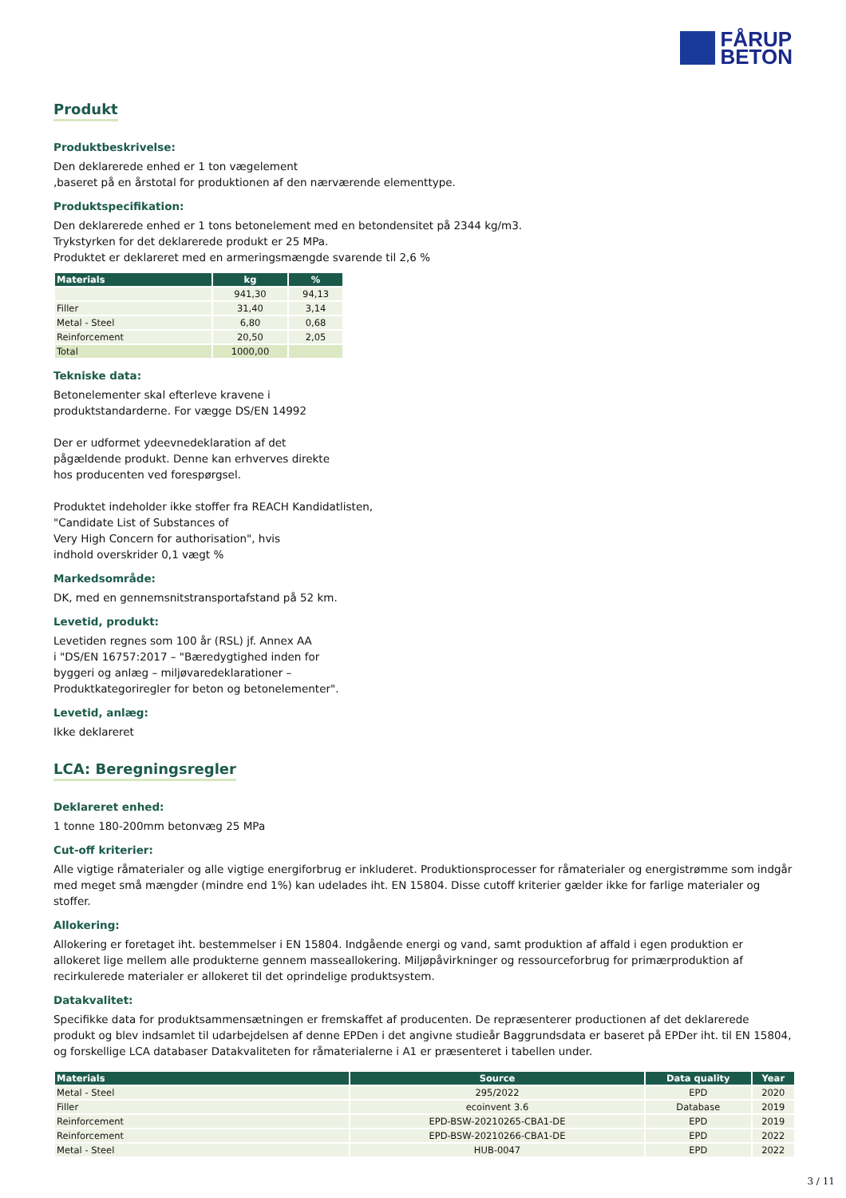FÅRUP
BETON
Produkt
Produktbeskrivelse:
Den deklarerede enhed er 1 ton vægelement
,baseret på en årstotal for produktionen af den nærværende elementtype.
Produktspecifikation:
Den deklarerede enhed er 1 tons betonelement med en betondensitet på 2344 kg/m3.
Trykstyrken for det deklarerede produkt er 25 MPa.
Produktet er deklareret med en armeringsmængde svarende til 2,6 %
| Materials | kg | % |
| --- | --- | --- |
| | 941,30 | 94,13 |
| Filler | 31,40 | 3,14 |
| Metal - Steel | 6,80 | 0,68 |
| Reinforcement | 20,50 | 2,05 |
| Total | 1000,00 | |
Tekniske data:
Betonelementer skal efterleve kravene i
produktstandarderne. For vægge DS/EN 14992
Der er udformet ydeevnedeklaration af det
pågældende produkt. Denne kan erhverves direkte
hos producenten ved forespørgsel.
Produktet indeholder ikke stoffer fra REACH Kandidatlisten,
"Candidate List of Substances of
Very High Concern for authorisation", hvis
indhold overskrider 0,1 vægt %
Markedsområde:
DK, med en gennemsnitstransportafstand på 52 km.
Levetid, produkt:
Levetiden regnes som 100 år (RSL) jf. Annex AA
i "DS/EN 16757:2017 – "Bæredygtighed inden for
byggeri og anlæg – miljøvaredeklarationer –
Produktkategoriregler for beton og betonelementer".
Levetid, anlæg:
Ikke deklareret
LCA: Beregningsregler
Deklareret enhed:
1 tonne 180-200mm betonvæg 25 MPa
Cut-off kriterier:
Alle vigtige råmaterialer og alle vigtige energiforbrug er inkluderet. Produktionsprocesser for råmaterialer og energistrømme som indgår med meget små mængder (mindre end 1%) kan udelades iht. EN 15804. Disse cutoff kriterier gælder ikke for farlige materialer og stoffer.
Allokering:
Allokering er foretaget iht. bestemmelser i EN 15804. Indgående energi og vand, samt produktion af affald i egen produktion er allokeret lige mellem alle produkterne gennem masseallokering. Miljøpåvirkninger og ressourceforbrug for primærproduktion af recirkulerede materialer er allokeret til det oprindelige produktsystem.
Datakvalitet:
Specifikke data for produktsammensætningen er fremskaffet af producenten. De repræsenterer productionen af det deklarerede produkt og blev indsamlet til udarbejdelsen af denne EPDen i det angivne studieår Baggrundsdata er baseret på EPDer iht. til EN 15804, og forskellige LCA databaser Datakvaliteten for råmaterialerne i A1 er præsenteret i tabellen under.
| Materials | Source | Data quality | Year |
| --- | --- | --- | --- |
| Metal - Steel | 295/2022 | EPD | 2020 |
| Filler | ecoinvent 3.6 | Database | 2019 |
| Reinforcement | EPD-BSW-20210265-CBA1-DE | EPD | 2019 |
| Reinforcement | EPD-BSW-20210266-CBA1-DE | EPD | 2022 |
| Metal - Steel | HUB-0047 | EPD | 2022 |
3 / 11